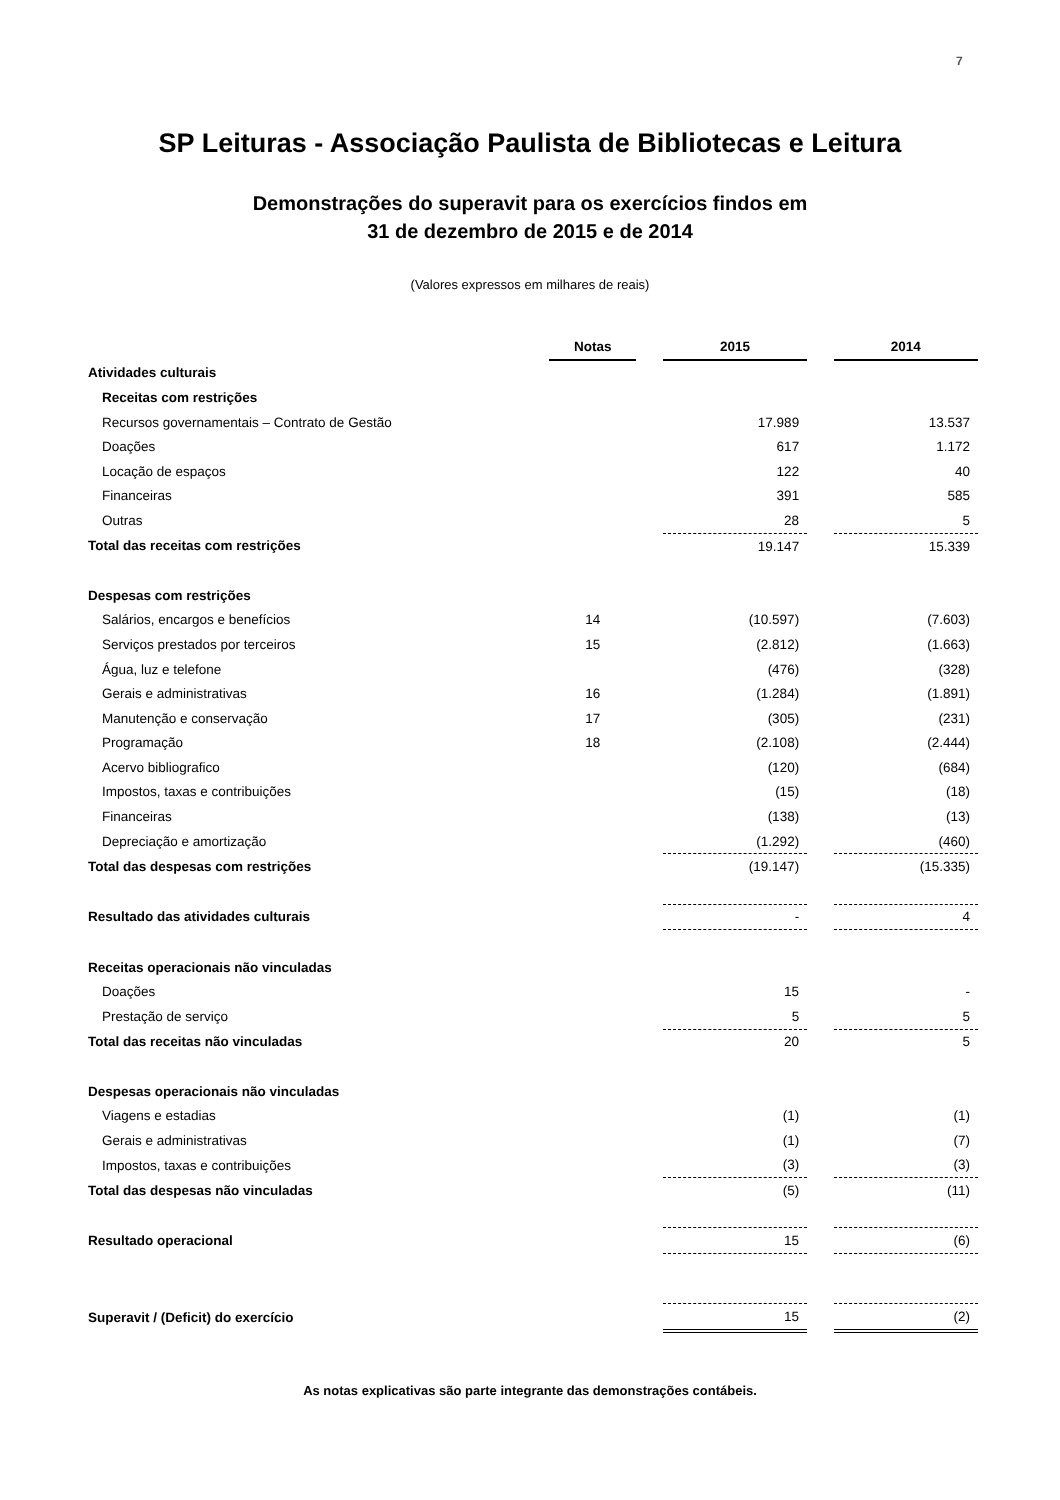7
SP Leituras - Associação Paulista de Bibliotecas e Leitura
Demonstrações do superavit para os exercícios findos em
31 de dezembro de 2015 e de 2014
(Valores expressos em milhares de reais)
| | Notas | | 2015 | | 2014 |
| --- | --- | --- | --- | --- | --- |
| Atividades culturais | | | | | |
| Receitas com restrições | | | | | |
| Recursos governamentais – Contrato de Gestão | | | 17.989 | | 13.537 |
| Doações | | | 617 | | 1.172 |
| Locação de espaços | | | 122 | | 40 |
| Financeiras | | | 391 | | 585 |
| Outras | | | 28 | | 5 |
| Total das receitas com restrições | | | 19.147 | | 15.339 |
| Despesas com restrições | | | | | |
| Salários, encargos e benefícios | 14 | | (10.597) | | (7.603) |
| Serviços prestados por terceiros | 15 | | (2.812) | | (1.663) |
| Água, luz e telefone | | | (476) | | (328) |
| Gerais e administrativas | 16 | | (1.284) | | (1.891) |
| Manutenção e conservação | 17 | | (305) | | (231) |
| Programação | 18 | | (2.108) | | (2.444) |
| Acervo bibliografico | | | (120) | | (684) |
| Impostos, taxas e contribuições | | | (15) | | (18) |
| Financeiras | | | (138) | | (13) |
| Depreciação e amortização | | | (1.292) | | (460) |
| Total das despesas com restrições | | | (19.147) | | (15.335) |
| Resultado das atividades culturais | | | - | | 4 |
| Receitas operacionais não vinculadas | | | | | |
| Doações | | | 15 | | - |
| Prestação de serviço | | | 5 | | 5 |
| Total das receitas não vinculadas | | | 20 | | 5 |
| Despesas operacionais não vinculadas | | | | | |
| Viagens e estadias | | | (1) | | (1) |
| Gerais e administrativas | | | (1) | | (7) |
| Impostos, taxas e contribuições | | | (3) | | (3) |
| Total das despesas não vinculadas | | | (5) | | (11) |
| Resultado operacional | | | 15 | | (6) |
| Superavit / (Deficit) do exercício | | | 15 | | (2) |
As notas explicativas são parte integrante das demonstrações contábeis.